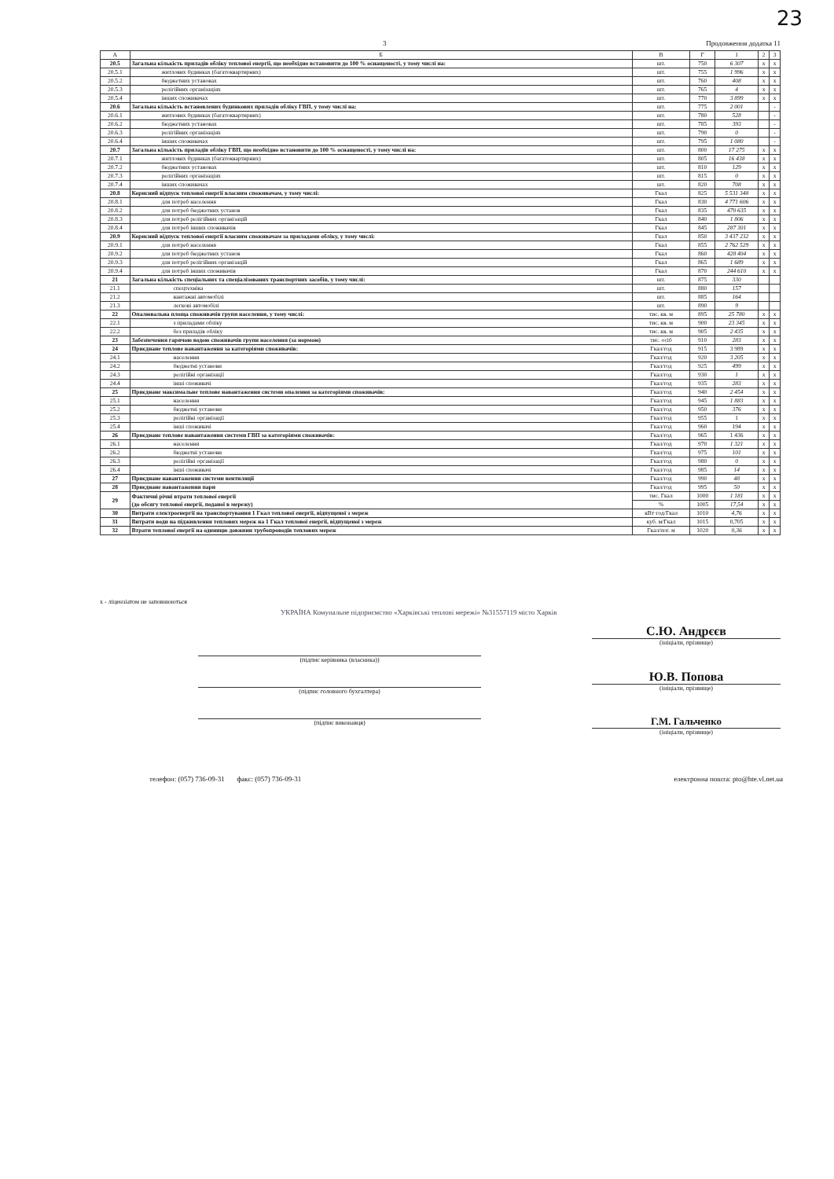23
3 Продовження додатка 11
| А | Б | В | Г | 1 | 2 | 3 |
| --- | --- | --- | --- | --- | --- | --- |
| 20.5 | Загальна кількість приладів обліку теплової енергії, що необхідно встановити до 100 % оснащеності, у тому числі на: | шт. | 750 | 6 307 | x | x |
| 20.5.1 | житлових будинках (багатоквартирних) | шт. | 755 | 1 996 | x | x |
| 20.5.2 | бюджетних установах | шт. | 760 | 408 | x | x |
| 20.5.3 | релігійних організаціях | шт. | 765 | 4 | x | x |
| 20.5.4 | інших споживачах | шт. | 770 | 3 899 | x | x |
| 20.6 | Загальна кількість встановлених будинкових приладів обліку ГВП, у тому числі на: | шт. | 775 | 2 001 | | - |
| 20.6.1 | житлових будинках (багатоквартирних) | шт. | 780 | 528 | | - |
| 20.6.2 | бюджетних установах | шт. | 785 | 393 | | - |
| 20.6.3 | релігійних організаціях | шт. | 790 | 0 | | - |
| 20.6.4 | інших споживачах | шт. | 795 | 1 080 | | - |
| 20.7 | Загальна кількість приладів обліку ГВП, що необхідно встановити до 100 % оснащеності, у тому числі на: | шт. | 800 | 17 275 | x | x |
| 20.7.1 | житлових будинках (багатоквартирних) | шт. | 805 | 16 438 | x | x |
| 20.7.2 | бюджетних установах | шт. | 810 | 129 | x | x |
| 20.7.3 | релігійних організаціях | шт. | 815 | 0 | x | x |
| 20.7.4 | інших споживачах | шт. | 820 | 708 | x | x |
| 20.8 | Корисний відпуск теплової енергії власним споживачам, у тому числі: | Гкал | 825 | 5 531 348 | x | x |
| 20.8.1 | для потреб населення | Гкал | 830 | 4 771 606 | x | x |
| 20.8.2 | для потреб бюджетних установ | Гкал | 835 | 470 635 | x | x |
| 20.8.3 | для потреб релігійних організацій | Гкал | 840 | 1 806 | x | x |
| 20.8.4 | для потреб інших споживачів | Гкал | 845 | 287 301 | x | x |
| 20.9 | Корисний відпуск теплової енергії власним споживачам за приладами обліку, у тому числі: | Гкал | 850 | 3 437 232 | x | x |
| 20.9.1 | для потреб населення | Гкал | 855 | 2 762 529 | x | x |
| 20.9.2 | для потреб бюджетних установ | Гкал | 860 | 428 404 | x | x |
| 20.9.3 | для потреб релігійних організацій | Гкал | 865 | 1 689 | x | x |
| 20.9.4 | для потреб інших споживачів | Гкал | 870 | 244 610 | x | x |
| 21 | Загальна кількість спеціальних та спеціалізованих транспортних засобів, у тому числі: | шт. | 875 | 330 | | |
| 21.1 | спецтехніка | шт. | 880 | 157 | | |
| 21.2 | вантажні автомобілі | шт. | 885 | 164 | | |
| 21.3 | легкові автомобілі | шт. | 890 | 9 | | |
| 22 | Опалювальна площа споживачів групи населення, у тому числі: | тис. кв. м | 895 | 25 780 | x | x |
| 22.1 | з приладами обліку | тис. кв. м | 900 | 23 345 | x | x |
| 22.2 | без приладів обліку | тис. кв. м | 905 | 2 435 | x | x |
| 23 | Забезпечення гарячою водою споживачів групи населення (за нормою) | тис. осіб | 910 | 283 | x | x |
| 24 | Приєднане теплове навантаження за категоріями споживачів: | Гкал/год | 915 | 3 989 | x | x |
| 24.1 | населення | Гкал/год | 920 | 3 205 | x | x |
| 24.2 | бюджетні установи | Гкал/год | 925 | 499 | x | x |
| 24.3 | релігійні організації | Гкал/год | 930 | 1 | x | x |
| 24.4 | інші споживачі | Гкал/год | 935 | 283 | x | x |
| 25 | Приєднане максимальне теплове навантаження системи опалення за категоріями споживачів: | Гкал/год | 940 | 2 454 | x | x |
| 25.1 | населення | Гкал/год | 945 | 1 883 | x | x |
| 25.2 | бюджетні установи | Гкал/год | 950 | 376 | x | x |
| 25.3 | релігійні організації | Гкал/год | 955 | 1 | x | x |
| 25.4 | інші споживачі | Гкал/год | 960 | 194 | x | x |
| 26 | Приєднане теплове навантаження системи ГВП за категоріями споживачів: | Гкал/год | 965 | 1 436 | x | x |
| 26.1 | населення | Гкал/год | 970 | 1 321 | x | x |
| 26.2 | бюджетні установи | Гкал/год | 975 | 101 | x | x |
| 26.3 | релігійні організації | Гкал/год | 980 | 0 | x | x |
| 26.4 | інші споживачі | Гкал/год | 985 | 14 | x | x |
| 27 | Приєднане навантаження системи вентиляції | Гкал/год | 990 | 48 | x | x |
| 28 | Приєднане навантаження пари | Гкал/год | 995 | 50 | x | x |
| 29 | Фактичні річні втрати теплової енергії (до обсягу теплової енергії, поданої в мережу) | тис. Гкал | 1000 | 1 181 | x | x |
| | | % | 1005 | 17,54 | x | x |
| 30 | Витрати електроенергії на транспортування 1 Гкал теплової енергії, відпущеної з мереж | кВт·год/Гкал | 1010 | 4,76 | x | x |
| 31 | Витрати води на підживлення теплових мереж на 1 Гкал теплової енергії, відпущеної з мереж | куб. м/Гкал | 1015 | 0,705 | x | x |
| 32 | Втрати теплової енергії на одиницю довжини трубопроводів теплових мереж | Гкал/пог. м | 1020 | 0,36 | x | x |
x - ліцензіатом не заповнюються
УКРАЇНА Комунальне підприємство «Харківські теплові мережі» №31557119 місто Харків
(підпис керівника (власника))
(підпис головного бухгалтера)
(підпис виконавця)
С.Ю. Андрєєв
(ініціали, прізвище)
Ю.В. Попова
(ініціали, прізвище)
Г.М. Гальченко
(ініціали, прізвище)
телефон: (057) 736-09-31 факс: (057) 736-09-31 електронна пошта: pto@hte.vl.net.ua